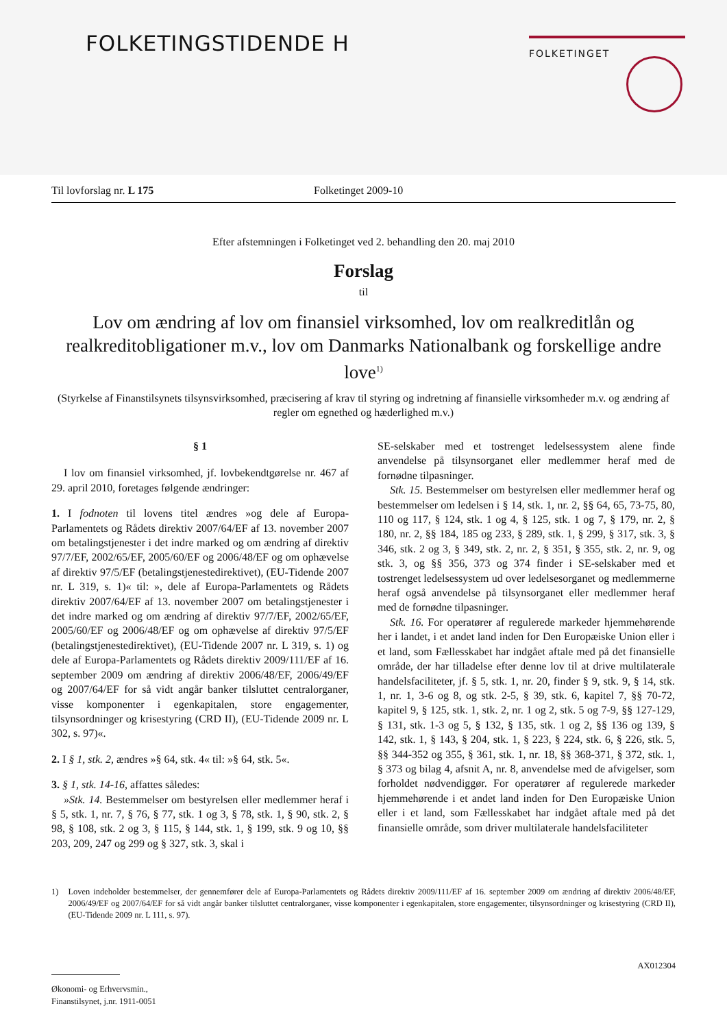FOLKETINGSTIDENDE H FOLKETINGET
Til lovforslag nr. L 175 Folketinget 2009-10
Efter afstemningen i Folketinget ved 2. behandling den 20. maj 2010
Forslag
til
Lov om ændring af lov om finansiel virksomhed, lov om realkreditlån og realkreditobligationer m.v., lov om Danmarks Nationalbank og forskellige andre love<sup>1)</sup>
(Styrkelse af Finanstilsynets tilsynsvirksomhed, præcisering af krav til styring og indretning af finansielle virksomheder m.v. og ændring af regler om egnethed og hæderlighed m.v.)
§ 1
I lov om finansiel virksomhed, jf. lovbekendtgørelse nr. 467 af 29. april 2010, foretages følgende ændringer:
1. I fodnoten til lovens titel ændres »og dele af Europa-Parlamentets og Rådets direktiv 2007/64/EF af 13. november 2007 om betalingstjenester i det indre marked og om ændring af direktiv 97/7/EF, 2002/65/EF, 2005/60/EF og 2006/48/EF og om ophævelse af direktiv 97/5/EF (betalingstjenestedirektivet), (EU-Tidende 2007 nr. L 319, s. 1)« til: », dele af Europa-Parlamentets og Rådets direktiv 2007/64/EF af 13. november 2007 om betalingstjenester i det indre marked og om ændring af direktiv 97/7/EF, 2002/65/EF, 2005/60/EF og 2006/48/EF og om ophævelse af direktiv 97/5/EF (betalingstjenestedirektivet), (EU-Tidende 2007 nr. L 319, s. 1) og dele af Europa-Parlamentets og Rådets direktiv 2009/111/EF af 16. september 2009 om ændring af direktiv 2006/48/EF, 2006/49/EF og 2007/64/EF for så vidt angår banker tilsluttet centralorganer, visse komponenter i egenkapitalen, store engagementer, tilsynsordninger og krisestyring (CRD II), (EU-Tidende 2009 nr. L 302, s. 97)«.
2. I § 1, stk. 2, ændres »§ 64, stk. 4« til: »§ 64, stk. 5«.
3. § 1, stk. 14-16, affattes således:
»Stk. 14. Bestemmelser om bestyrelsen eller medlemmer heraf i § 5, stk. 1, nr. 7, § 76, § 77, stk. 1 og 3, § 78, stk. 1, § 90, stk. 2, § 98, § 108, stk. 2 og 3, § 115, § 144, stk. 1, § 199, stk. 9 og 10, §§ 203, 209, 247 og 299 og § 327, stk. 3, skal i
SE-selskaber med et tostrenget ledelsessystem alene finde anvendelse på tilsynsorganet eller medlemmer heraf med de fornødne tilpasninger.
Stk. 15. Bestemmelser om bestyrelsen eller medlemmer heraf og bestemmelser om ledelsen i § 14, stk. 1, nr. 2, §§ 64, 65, 73-75, 80, 110 og 117, § 124, stk. 1 og 4, § 125, stk. 1 og 7, § 179, nr. 2, § 180, nr. 2, §§ 184, 185 og 233, § 289, stk. 1, § 299, § 317, stk. 3, § 346, stk. 2 og 3, § 349, stk. 2, nr. 2, § 351, § 355, stk. 2, nr. 9, og stk. 3, og §§ 356, 373 og 374 finder i SE-selskaber med et tostrenget ledelsessystem ud over ledelsesorganet og medlemmerne heraf også anvendelse på tilsynsorganet eller medlemmer heraf med de fornødne tilpasninger.
Stk. 16. For operatører af regulerede markeder hjemmehørende her i landet, i et andet land inden for Den Europæiske Union eller i et land, som Fællesskabet har indgået aftale med på det finansielle område, der har tilladelse efter denne lov til at drive multilaterale handelsfaciliteter, jf. § 5, stk. 1, nr. 20, finder § 9, stk. 9, § 14, stk. 1, nr. 1, 3-6 og 8, og stk. 2-5, § 39, stk. 6, kapitel 7, §§ 70-72, kapitel 9, § 125, stk. 1, stk. 2, nr. 1 og 2, stk. 5 og 7-9, §§ 127-129, § 131, stk. 1-3 og 5, § 132, § 135, stk. 1 og 2, §§ 136 og 139, § 142, stk. 1, § 143, § 204, stk. 1, § 223, § 224, stk. 6, § 226, stk. 5, §§ 344-352 og 355, § 361, stk. 1, nr. 18, §§ 368-371, § 372, stk. 1, § 373 og bilag 4, afsnit A, nr. 8, anvendelse med de afvigelser, som forholdet nødvendiggør. For operatører af regulerede markeder hjemmehørende i et andet land inden for Den Europæiske Union eller i et land, som Fællesskabet har indgået aftale med på det finansielle område, som driver multilaterale handelsfaciliteter
1) Loven indeholder bestemmelser, der gennemfører dele af Europa-Parlamentets og Rådets direktiv 2009/111/EF af 16. september 2009 om ændring af direktiv 2006/48/EF, 2006/49/EF og 2007/64/EF for så vidt angår banker tilsluttet centralorganer, visse komponenter i egenkapitalen, store engagementer, tilsynsordninger og krisestyring (CRD II), (EU-Tidende 2009 nr. L 111, s. 97).
AX012304
Økonomi- og Erhvervsmin.,
Finanstilsynet, j.nr. 1911-0051